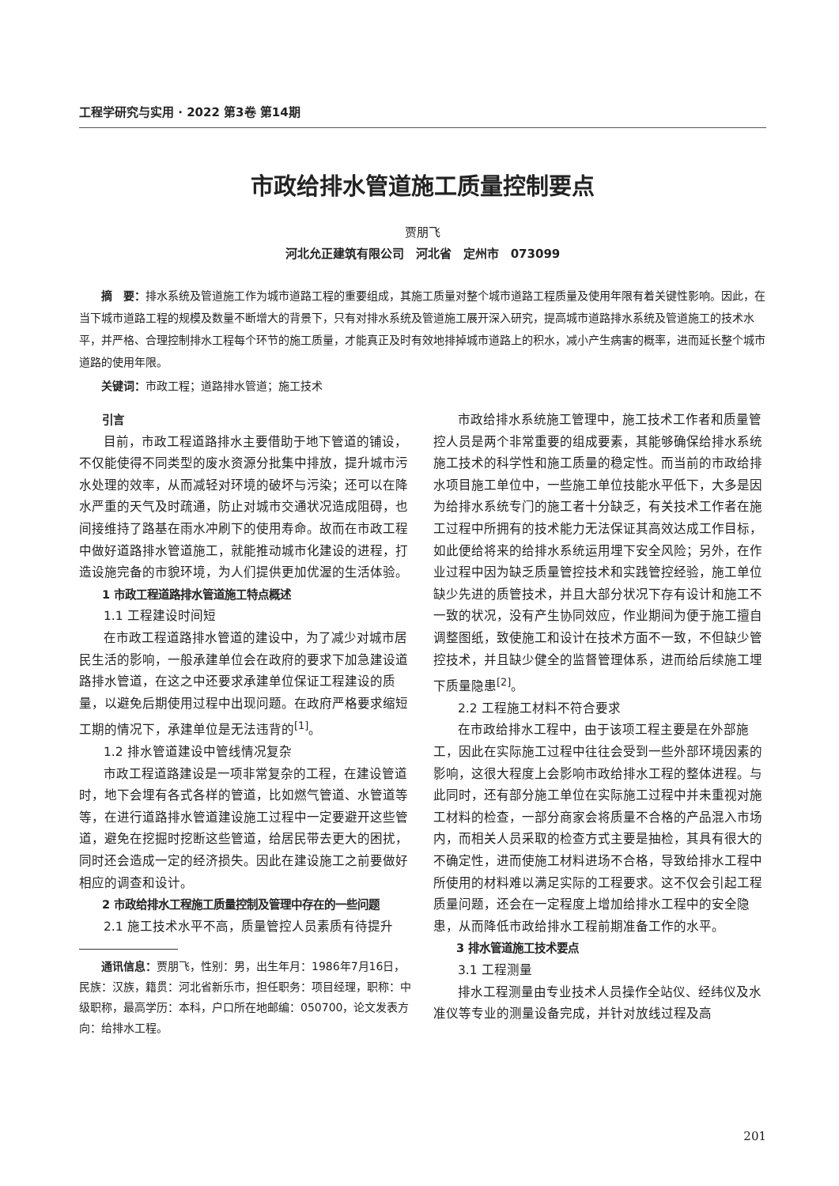工程学研究与实用 · 2022 第3卷 第14期
市政给排水管道施工质量控制要点
贾朋飞
河北允正建筑有限公司　河北省　定州市　073099
摘　要：排水系统及管道施工作为城市道路工程的重要组成，其施工质量对整个城市道路工程质量及使用年限有着关键性影响。因此，在当下城市道路工程的规模及数量不断增大的背景下，只有对排水系统及管道施工展开深入研究，提高城市道路排水系统及管道施工的技术水平，并严格、合理控制排水工程每个环节的施工质量，才能真正及时有效地排掉城市道路上的积水，减小产生病害的概率，进而延长整个城市道路的使用年限。
关键词：市政工程；道路排水管道；施工技术
引言
目前，市政工程道路排水主要借助于地下管道的铺设，不仅能使得不同类型的废水资源分批集中排放，提升城市污水处理的效率，从而减轻对环境的破坏与污染；还可以在降水严重的天气及时疏通，防止对城市交通状况造成阻碍，也间接维持了路基在雨水冲刷下的使用寿命。故而在市政工程中做好道路排水管道施工，就能推动城市化建设的进程，打造设施完备的市貌环境，为人们提供更加优渥的生活体验。
1 市政工程道路排水管道施工特点概述
1.1 工程建设时间短
在市政工程道路排水管道的建设中，为了减少对城市居民生活的影响，一般承建单位会在政府的要求下加急建设道路排水管道，在这之中还要求承建单位保证工程建设的质量，以避免后期使用过程中出现问题。在政府严格要求缩短工期的情况下，承建单位是无法违背的<sup>[1]</sup>。
1.2 排水管道建设中管线情况复杂
市政工程道路建设是一项非常复杂的工程，在建设管道时，地下会埋有各式各样的管道，比如燃气管道、水管道等等，在进行道路排水管道建设施工过程中一定要避开这些管道，避免在挖掘时挖断这些管道，给居民带去更大的困扰，同时还会造成一定的经济损失。因此在建设施工之前要做好相应的调查和设计。
2 市政给排水工程施工质量控制及管理中存在的一些问题
2.1 施工技术水平不高，质量管控人员素质有待提升
通讯信息：贾朋飞，性别：男，出生年月：1986年7月16日，民族：汉族，籍贯：河北省新乐市，担任职务：项目经理，职称：中级职称，最高学历：本科，户口所在地邮编：050700，论文发表方向：给排水工程。
市政给排水系统施工管理中，施工技术工作者和质量管控人员是两个非常重要的组成要素，其能够确保给排水系统施工技术的科学性和施工质量的稳定性。而当前的市政给排水项目施工单位中，一些施工单位技能水平低下，大多是因为给排水系统专门的施工者十分缺乏，有关技术工作者在施工过程中所拥有的技术能力无法保证其高效达成工作目标，如此便给将来的给排水系统运用埋下安全风险；另外，在作业过程中因为缺乏质量管控技术和实践管控经验，施工单位缺少先进的质管技术，并且大部分状况下存有设计和施工不一致的状况，没有产生协同效应，作业期间为便于施工擅自调整图纸，致使施工和设计在技术方面不一致，不但缺少管控技术，并且缺少健全的监督管理体系，进而给后续施工埋下质量隐患<sup>[2]</sup>。
2.2 工程施工材料不符合要求
在市政给排水工程中，由于该项工程主要是在外部施工，因此在实际施工过程中往往会受到一些外部环境因素的影响，这很大程度上会影响市政给排水工程的整体进程。与此同时，还有部分施工单位在实际施工过程中并未重视对施工材料的检查，一部分商家会将质量不合格的产品混入市场内，而相关人员采取的检查方式主要是抽检，其具有很大的不确定性，进而使施工材料进场不合格，导致给排水工程中所使用的材料难以满足实际的工程要求。这不仅会引起工程质量问题，还会在一定程度上增加给排水工程中的安全隐患，从而降低市政给排水工程前期准备工作的水平。
3 排水管道施工技术要点
3.1 工程测量
排水工程测量由专业技术人员操作全站仪、经纬仪及水准仪等专业的测量设备完成，并针对放线过程及高
201